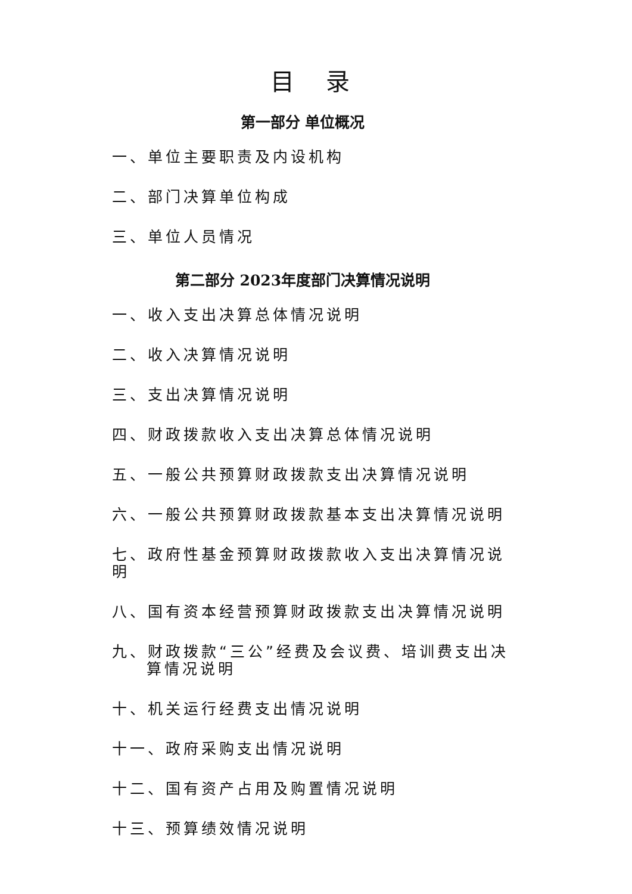目 录
第一部分 单位概况
一、单位主要职责及内设机构
二、部门决算单位构成
三、单位人员情况
第二部分 2023年度部门决算情况说明
一、收入支出决算总体情况说明
二、收入决算情况说明
三、支出决算情况说明
四、财政拨款收入支出决算总体情况说明
五、一般公共预算财政拨款支出决算情况说明
六、一般公共预算财政拨款基本支出决算情况说明
七、政府性基金预算财政拨款收入支出决算情况说明
八、国有资本经营预算财政拨款支出决算情况说明
九、财政拨款“三公”经费及会议费、培训费支出决算情况说明
十、机关运行经费支出情况说明
十一、政府采购支出情况说明
十二、国有资产占用及购置情况说明
十三、预算绩效情况说明